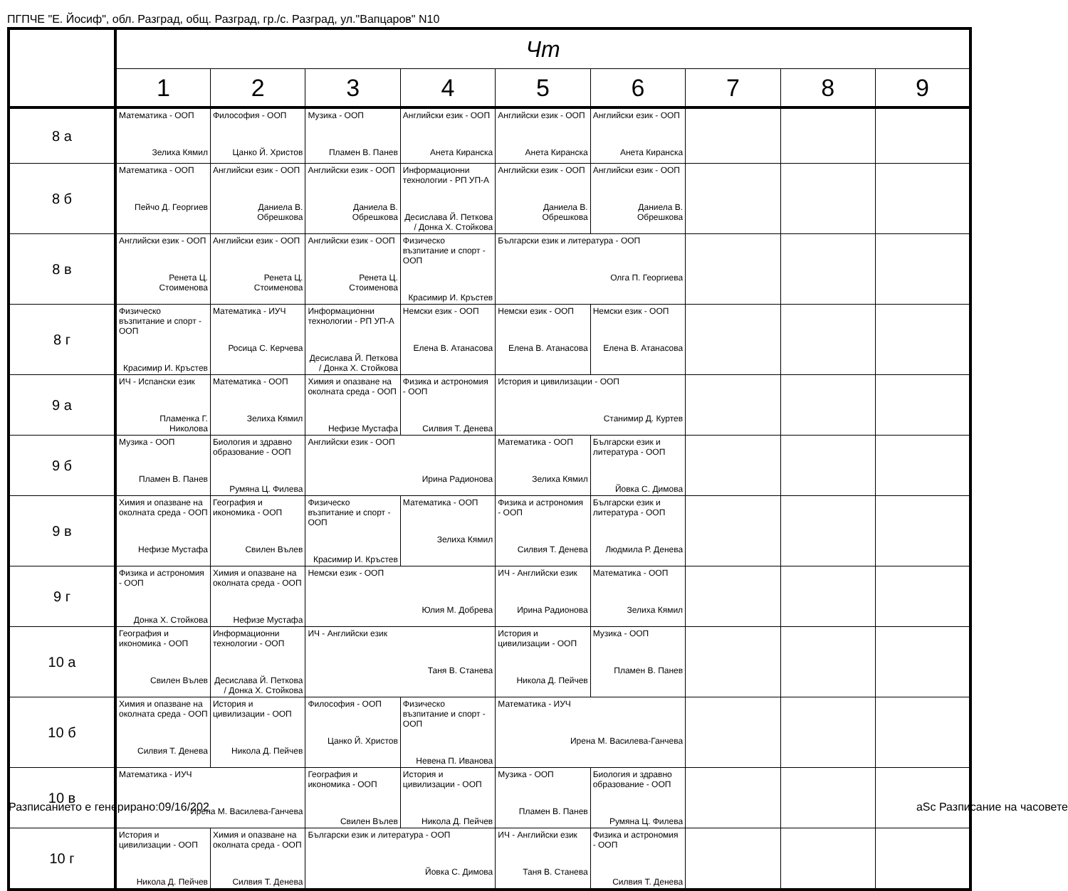ПГПЧЕ "Е. Йосиф", обл. Разград, общ. Разград, гр./с. Разград, ул."Вапцаров" N10
| | Чт | | | | | | | | |
| --- | --- | --- | --- | --- | --- | --- | --- | --- | --- |
| | 1 | 2 | 3 | 4 | 5 | 6 | 7 | 8 | 9 |
| 8 а | Математика - ООП Зелиха Кямил | Философия - ООП Цанко Й. Христов | Музика - ООП Пламен В. Панев | Английски език - ООП Анета Киранска | Английски език - ООП Анета Киранска | Английски език - ООП Анета Киранска | | | |
| 8 б | Математика - ООП Пейчо Д. Георгиев | Английски език - ООП Даниела В. Обрешкова | Английски език - ООП Даниела В. Обрешкова | Информационни технологии - РП УП-А Десислава Й. Петкова / Донка Х. Стойкова | Английски език - ООП Даниела В. Обрешкова | Английски език - ООП Даниела В. Обрешкова | | | |
| 8 в | Английски език - ООП Ренета Ц. Стоименова | Английски език - ООП Ренета Ц. Стоименова | Английски език - ООП Ренета Ц. Стоименова | Физическо възпитание и спорт - ООП Красимир И. Кръстев | Български език и литература - ООП Олга П. Георгиева | | | | |
| 8 г | Физическо възпитание и спорт - ООП Красимир И. Кръстев | Математика - ИУЧ Росица С. Керчева | Информационни технологии - РП УП-А Десислава Й. Петкова / Донка Х. Стойкова | Немски език - ООП Елена В. Атанасова | Немски език - ООП Елена В. Атанасова | Немски език - ООП Елена В. Атанасова | | | |
| 9 а | ИЧ - Испански език Пламенка Г. Николова | Математика - ООП Зелиха Кямил | Химия и опазване на околната среда - ООП Нефизе Мустафа | Физика и астрономия - ООП Силвия Т. Денева | История и цивилизации - ООП Станимир Д. Куртев | | | | |
| 9 б | Музика - ООП Пламен В. Панев | Биология и здравно образование - ООП Румяна Ц. Филева | Английски език - ООП Ирина Радионова | | Математика - ООП Зелиха Кямил | Български език и литература - ООП Йовка С. Димова | | | |
| 9 в | Химия и опазване на околната среда - ООП Нефизе Мустафа | География и икономика - ООП Свилен Вълев | Физическо възпитание и спорт - ООП Красимир И. Кръстев | Математика - ООП Зелиха Кямил | Физика и астрономия - ООП Силвия Т. Денева | Български език и литература - ООП Людмила Р. Денева | | | |
| 9 г | Физика и астрономия - ООП Донка Х. Стойкова | Химия и опазване на околната среда - ООП Нефизе Мустафа | Немски език - ООП Юлия М. Добрева | | ИЧ - Английски език Ирина Радионова | Математика - ООП Зелиха Кямил | | | |
| 10 а | География и икономика - ООП Свилен Вълев | Информационни технологии - ООП Десислава Й. Петкова / Донка Х. Стойкова | ИЧ - Английски език Таня В. Станева | | История и цивилизации - ООП Никола Д. Пейчев | Музика - ООП Пламен В. Панев | | | |
| 10 б | Химия и опазване на околната среда - ООП Силвия Т. Денева | История и цивилизации - ООП Никола Д. Пейчев | Философия - ООП Цанко Й. Христов | Физическо възпитание и спорт - ООП Невена П. Иванова | Математика - ИУЧ Ирена М. Василева-Ганчева | | | | |
| 10 в | Математика - ИУЧ Ирена М. Василева-Ганчева | | География и икономика - ООП Свилен Вълев | История и цивилизации - ООП Никола Д. Пейчев | Музика - ООП Пламен В. Панев | Биология и здравно образование - ООП Румяна Ц. Филева | | | |
| 10 г | История и цивилизации - ООП Никола Д. Пейчев | Химия и опазване на околната среда - ООП Силвия Т. Денева | Български език и литература - ООП Йовка С. Димова | | ИЧ - Английски език Таня В. Станева | Физика и астрономия - ООП Силвия Т. Денева | | | |
Разписанието е генерирано:09/16/202
aSc Разписание на часовете